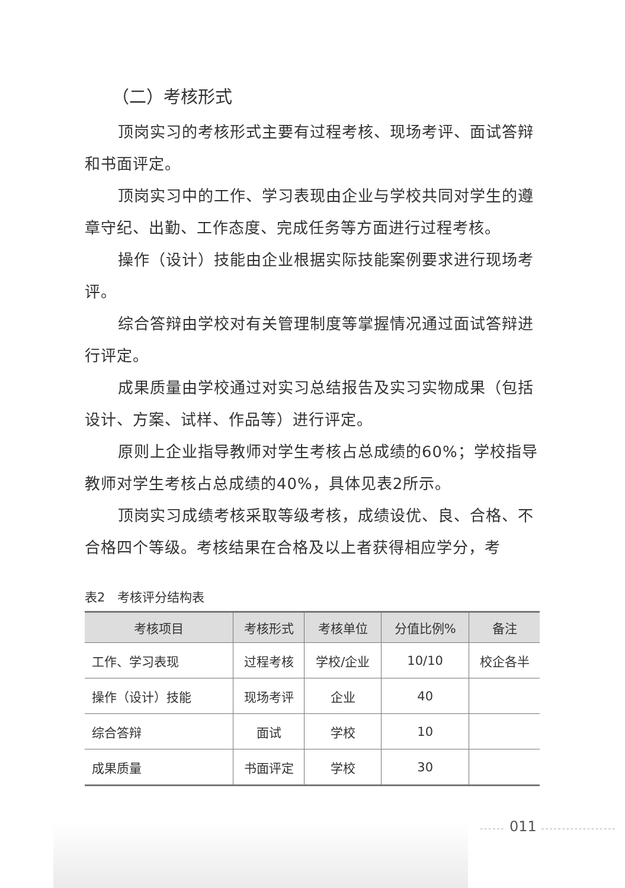（二）考核形式
顶岗实习的考核形式主要有过程考核、现场考评、面试答辩和书面评定。
顶岗实习中的工作、学习表现由企业与学校共同对学生的遵章守纪、出勤、工作态度、完成任务等方面进行过程考核。
操作（设计）技能由企业根据实际技能案例要求进行现场考评。
综合答辩由学校对有关管理制度等掌握情况通过面试答辩进行评定。
成果质量由学校通过对实习总结报告及实习实物成果（包括设计、方案、试样、作品等）进行评定。
原则上企业指导教师对学生考核占总成绩的60%；学校指导教师对学生考核占总成绩的40%，具体见表2所示。
顶岗实习成绩考核采取等级考核，成绩设优、良、合格、不合格四个等级。考核结果在合格及以上者获得相应学分，考
表2　考核评分结构表
| 考核项目 | 考核形式 | 考核单位 | 分值比例% | 备注 |
| --- | --- | --- | --- | --- |
| 工作、学习表现 | 过程考核 | 学校/企业 | 10/10 | 校企各半 |
| 操作（设计）技能 | 现场考评 | 企业 | 40 | |
| 综合答辩 | 面试 | 学校 | 10 | |
| 成果质量 | 书面评定 | 学校 | 30 | |
------ 011 ------------------